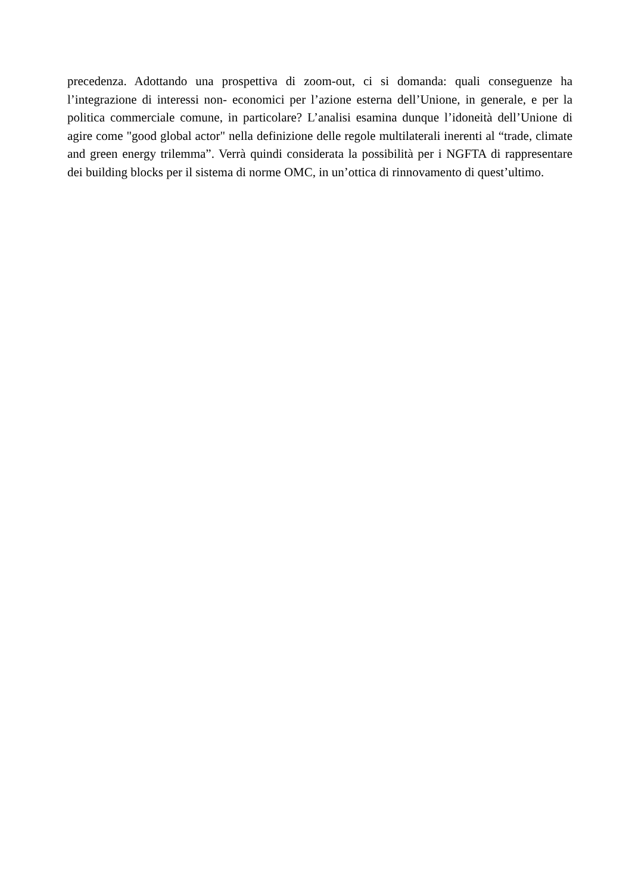precedenza. Adottando una prospettiva di zoom-out, ci si domanda: quali conseguenze ha l’integrazione di interessi non- economici per l’azione esterna dell’Unione, in generale, e per la politica commerciale comune, in particolare? L’analisi esamina dunque l’idoneità dell’Unione di agire come "good global actor" nella definizione delle regole multilaterali inerenti al “trade, climate and green energy trilemma”. Verrà quindi considerata la possibilità per i NGFTA di rappresentare dei building blocks per il sistema di norme OMC, in un’ottica di rinnovamento di quest’ultimo.